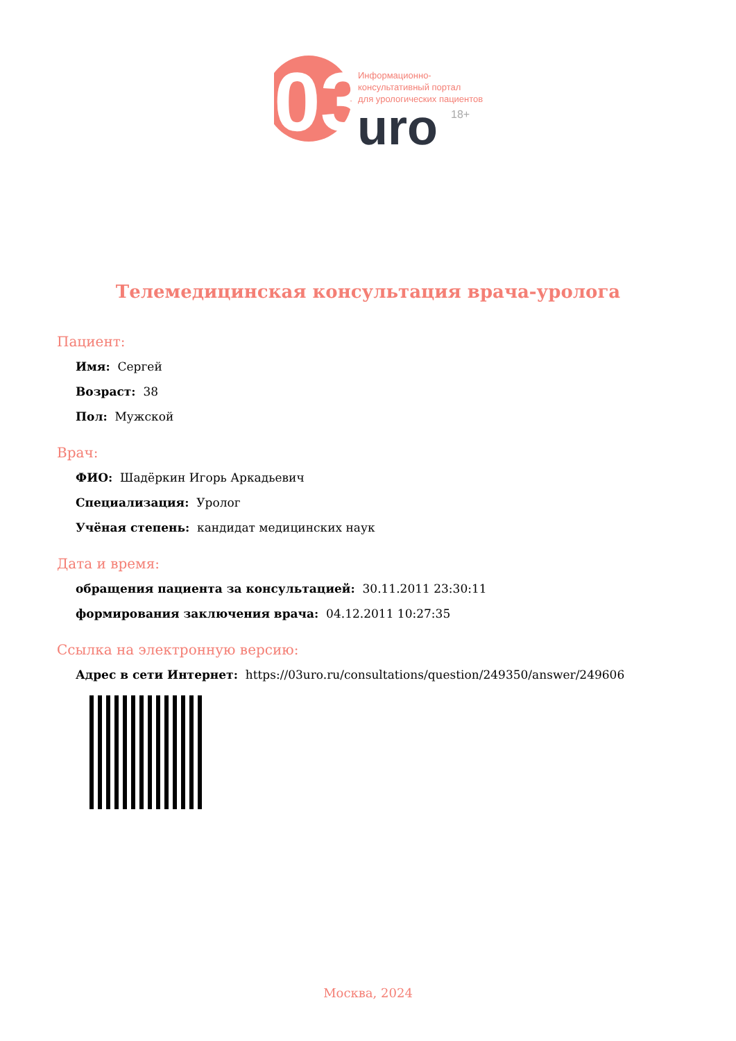03
uro
Информационно-
консультативный портал
для урологических пациентов
18+
Телемедицинская консультация врача-уролога
Пациент:
Имя: Сергей
Возраст: 38
Пол: Мужской
Врач:
ФИО: Шадёркин Игорь Аркадьевич
Специализация: Уролог
Учёная степень: кандидат медицинских наук
Дата и время:
обращения пациента за консультацией: 30.11.2011 23:30:11
формирования заключения врача: 04.12.2011 10:27:35
Ссылка на электронную версию:
Адрес в сети Интернет: https://03uro.ru/consultations/question/249350/answer/249606
Москва, 2024